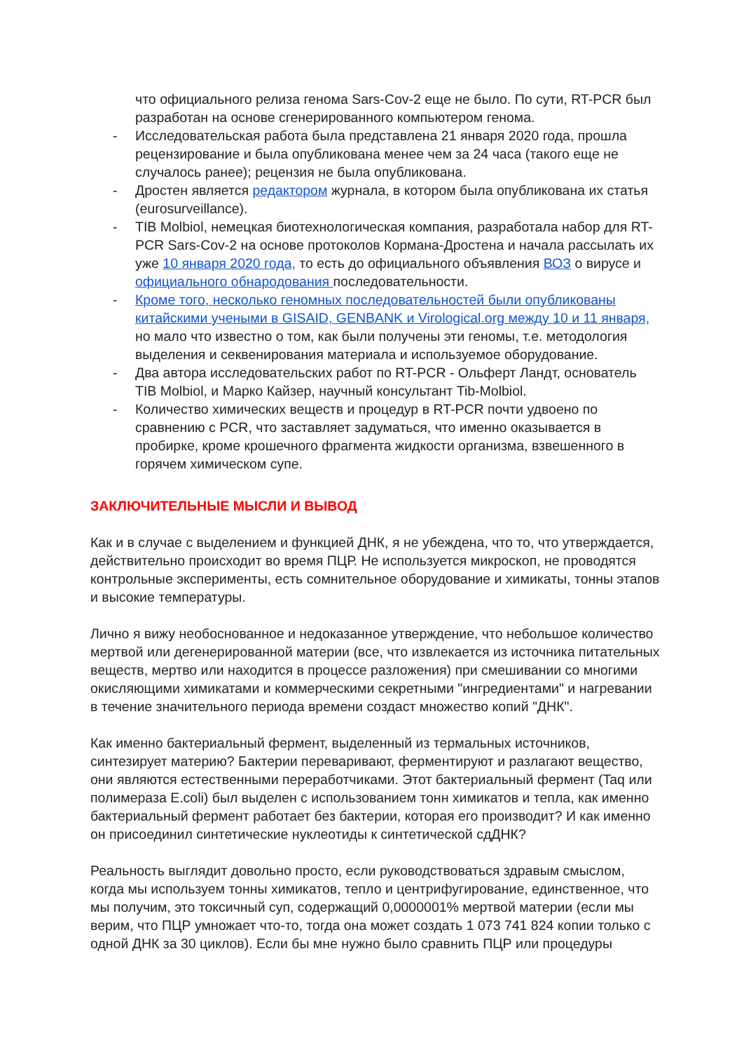что официального релиза генома Sars-Cov-2 еще не было. По сути, RT-PCR был разработан на основе сгенерированного компьютером генома.
- Исследовательская работа была представлена 21 января 2020 года, прошла рецензирование и была опубликована менее чем за 24 часа (такого еще не случалось ранее); рецензия не была опубликована.
- Дростен является редактором журнала, в котором была опубликована их статья (eurosurveillance).
- TIB Molbiol, немецкая биотехнологическая компания, разработала набор для RT-PCR Sars-Cov-2 на основе протоколов Кормана-Дростена и начала рассылать их уже 10 января 2020 года, то есть до официального объявления ВОЗ о вирусе и официального обнародования последовательности.
- Кроме того, несколько геномных последовательностей были опубликованы китайскими учеными в GISAID, GENBANK и Virological.org между 10 и 11 января, но мало что известно о том, как были получены эти геномы, т.е. методология выделения и секвенирования материала и используемое оборудование.
- Два автора исследовательских работ по RT-PCR - Ольферт Ландт, основатель TIB Molbiol, и Марко Кайзер, научный консультант Tib-Molbiol.
- Количество химических веществ и процедур в RT-PCR почти удвоено по сравнению с PCR, что заставляет задуматься, что именно оказывается в пробирке, кроме крошечного фрагмента жидкости организма, взвешенного в горячем химическом супе.
ЗАКЛЮЧИТЕЛЬНЫЕ МЫСЛИ И ВЫВОД
Как и в случае с выделением и функцией ДНК, я не убеждена, что то, что утверждается, действительно происходит во время ПЦР. Не используется микроскоп, не проводятся контрольные эксперименты, есть сомнительное оборудование и химикаты, тонны этапов и высокие температуры.
Лично я вижу необоснованное и недоказанное утверждение, что небольшое количество мертвой или дегенерированной материи (все, что извлекается из источника питательных веществ, мертво или находится в процессе разложения) при смешивании со многими окисляющими химикатами и коммерческими секретными "ингредиентами" и нагревании в течение значительного периода времени создаст множество копий "ДНК".
Как именно бактериальный фермент, выделенный из термальных источников, синтезирует материю? Бактерии переваривают, ферментируют и разлагают вещество, они являются естественными переработчиками. Этот бактериальный фермент (Taq или полимераза E.coli) был выделен с использованием тонн химикатов и тепла, как именно бактериальный фермент работает без бактерии, которая его производит? И как именно он присоединил синтетические нуклеотиды к синтетической сдДНК?
Реальность выглядит довольно просто, если руководствоваться здравым смыслом, когда мы используем тонны химикатов, тепло и центрифугирование, единственное, что мы получим, это токсичный суп, содержащий 0,0000001% мертвой материи (если мы верим, что ПЦР умножает что-то, тогда она может создать 1 073 741 824 копии только с одной ДНК за 30 циклов). Если бы мне нужно было сравнить ПЦР или процедуры